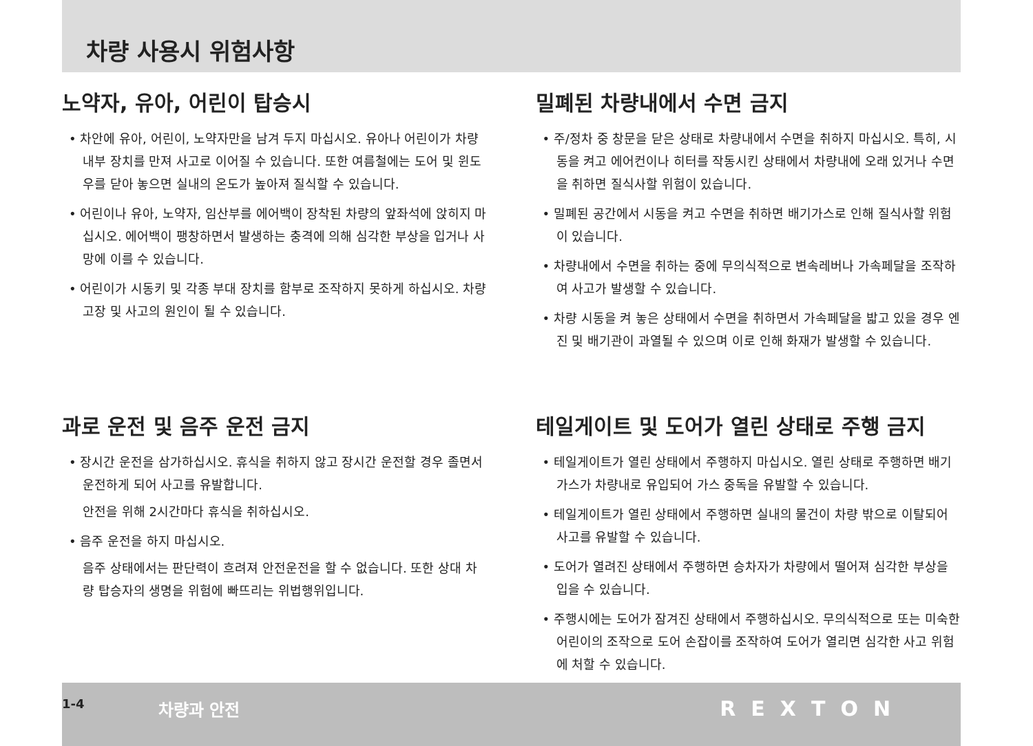차량 사용시 위험사항
노약자, 유아, 어린이 탑승시
• 차안에 유아, 어린이, 노약자만을 남겨 두지 마십시오. 유아나 어린이가 차량 내부 장치를 만져 사고로 이어질 수 있습니다. 또한 여름철에는 도어 및 윈도우를 닫아 놓으면 실내의 온도가 높아져 질식할 수 있습니다.
• 어린이나 유아, 노약자, 임산부를 에어백이 장착된 차량의 앞좌석에 앉히지 마십시오. 에어백이 팽창하면서 발생하는 충격에 의해 심각한 부상을 입거나 사망에 이를 수 있습니다.
• 어린이가 시동키 및 각종 부대 장치를 함부로 조작하지 못하게 하십시오. 차량 고장 및 사고의 원인이 될 수 있습니다.
과로 운전 및 음주 운전 금지
• 장시간 운전을 삼가하십시오. 휴식을 취하지 않고 장시간 운전할 경우 졸면서 운전하게 되어 사고를 유발합니다.
안전을 위해 2시간마다 휴식을 취하십시오.
• 음주 운전을 하지 마십시오.
음주 상태에서는 판단력이 흐려져 안전운전을 할 수 없습니다. 또한 상대 차량 탑승자의 생명을 위험에 빠뜨리는 위법행위입니다.
밀폐된 차량내에서 수면 금지
• 주/정차 중 창문을 닫은 상태로 차량내에서 수면을 취하지 마십시오. 특히, 시동을 켜고 에어컨이나 히터를 작동시킨 상태에서 차량내에 오래 있거나 수면을 취하면 질식사할 위험이 있습니다.
• 밀폐된 공간에서 시동을 켜고 수면을 취하면 배기가스로 인해 질식사할 위험이 있습니다.
• 차량내에서 수면을 취하는 중에 무의식적으로 변속레버나 가속페달을 조작하여 사고가 발생할 수 있습니다.
• 차량 시동을 켜 놓은 상태에서 수면을 취하면서 가속페달을 밟고 있을 경우 엔진 및 배기관이 과열될 수 있으며 이로 인해 화재가 발생할 수 있습니다.
테일게이트 및 도어가 열린 상태로 주행 금지
• 테일게이트가 열린 상태에서 주행하지 마십시오. 열린 상태로 주행하면 배기가스가 차량내로 유입되어 가스 중독을 유발할 수 있습니다.
• 테일게이트가 열린 상태에서 주행하면 실내의 물건이 차량 밖으로 이탈되어 사고를 유발할 수 있습니다.
• 도어가 열려진 상태에서 주행하면 승차자가 차량에서 떨어져 심각한 부상을 입을 수 있습니다.
• 주행시에는 도어가 잠겨진 상태에서 주행하십시오. 무의식적으로 또는 미숙한 어린이의 조작으로 도어 손잡이를 조작하여 도어가 열리면 심각한 사고 위험에 처할 수 있습니다.
1-4 차량과 안전 REXTON